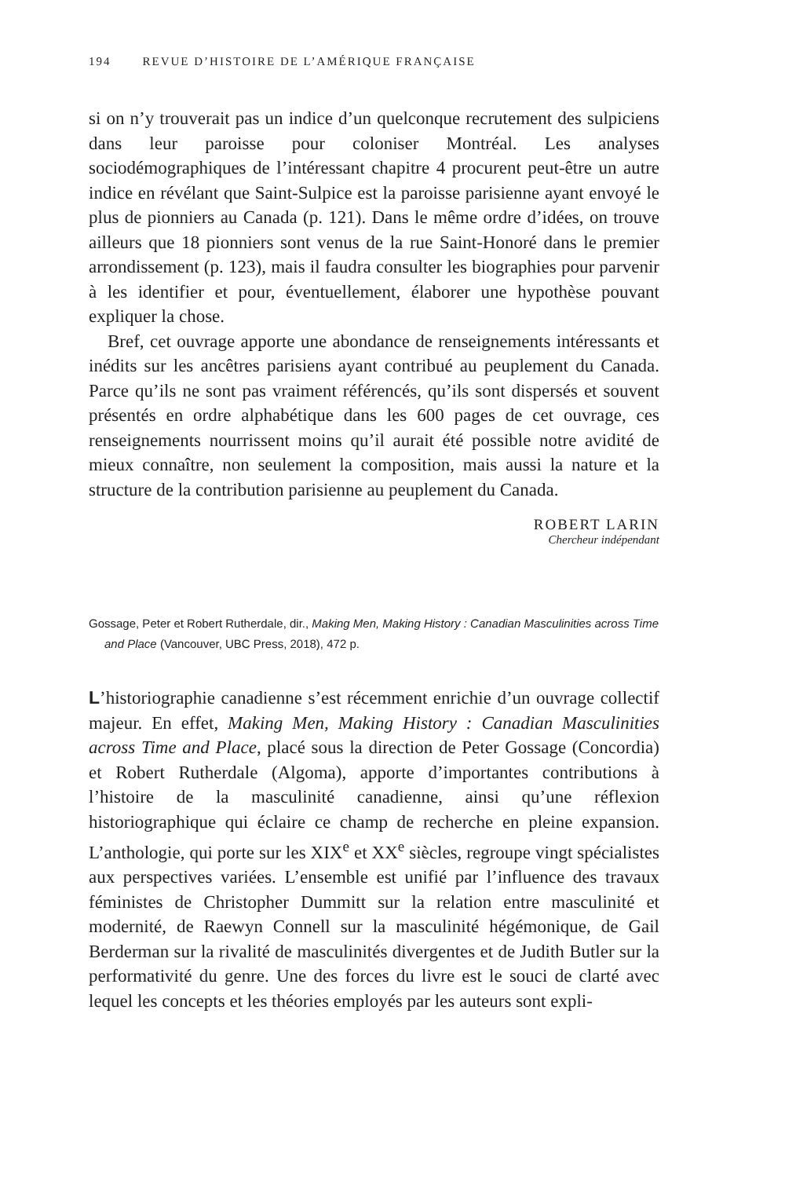194 REVUE D’HISTOIRE DE L’AMÉRIQUE FRANÇAISE
si on n’y trouverait pas un indice d’un quelconque recrutement des sulpiciens dans leur paroisse pour coloniser Montréal. Les analyses sociodémographiques de l’intéressant chapitre 4 procurent peut-être un autre indice en révélant que Saint-Sulpice est la paroisse parisienne ayant envoyé le plus de pionniers au Canada (p. 121). Dans le même ordre d’idées, on trouve ailleurs que 18 pionniers sont venus de la rue Saint-Honoré dans le premier arrondissement (p. 123), mais il faudra consulter les biographies pour parvenir à les identifier et pour, éventuellement, élaborer une hypothèse pouvant expliquer la chose.
Bref, cet ouvrage apporte une abondance de renseignements intéressants et inédits sur les ancêtres parisiens ayant contribué au peuplement du Canada. Parce qu’ils ne sont pas vraiment référencés, qu’ils sont dispersés et souvent présentés en ordre alphabétique dans les 600 pages de cet ouvrage, ces renseignements nourrissent moins qu’il aurait été possible notre avidité de mieux connaître, non seulement la composition, mais aussi la nature et la structure de la contribution parisienne au peuplement du Canada.
ROBERT LARIN
Chercheur indépendant
Gossage, Peter et Robert Rutherdale, dir., Making Men, Making History : Canadian Masculinities across Time and Place (Vancouver, UBC Press, 2018), 472 p.
L’historiographie canadienne s’est récemment enrichie d’un ouvrage collectif majeur. En effet, Making Men, Making History : Canadian Masculinities across Time and Place, placé sous la direction de Peter Gossage (Concordia) et Robert Rutherdale (Algoma), apporte d’importantes contributions à l’histoire de la masculinité canadienne, ainsi qu’une réflexion historiographique qui éclaire ce champ de recherche en pleine expansion. L’anthologie, qui porte sur les XIX<sup>e</sup> et XX<sup>e</sup> siècles, regroupe vingt spécialistes aux perspectives variées. L’ensemble est unifié par l’influence des travaux féministes de Christopher Dummitt sur la relation entre masculinité et modernité, de Raewyn Connell sur la masculinité hégémonique, de Gail Berderman sur la rivalité de masculinités divergentes et de Judith Butler sur la performativité du genre. Une des forces du livre est le souci de clarté avec lequel les concepts et les théories employés par les auteurs sont expli-